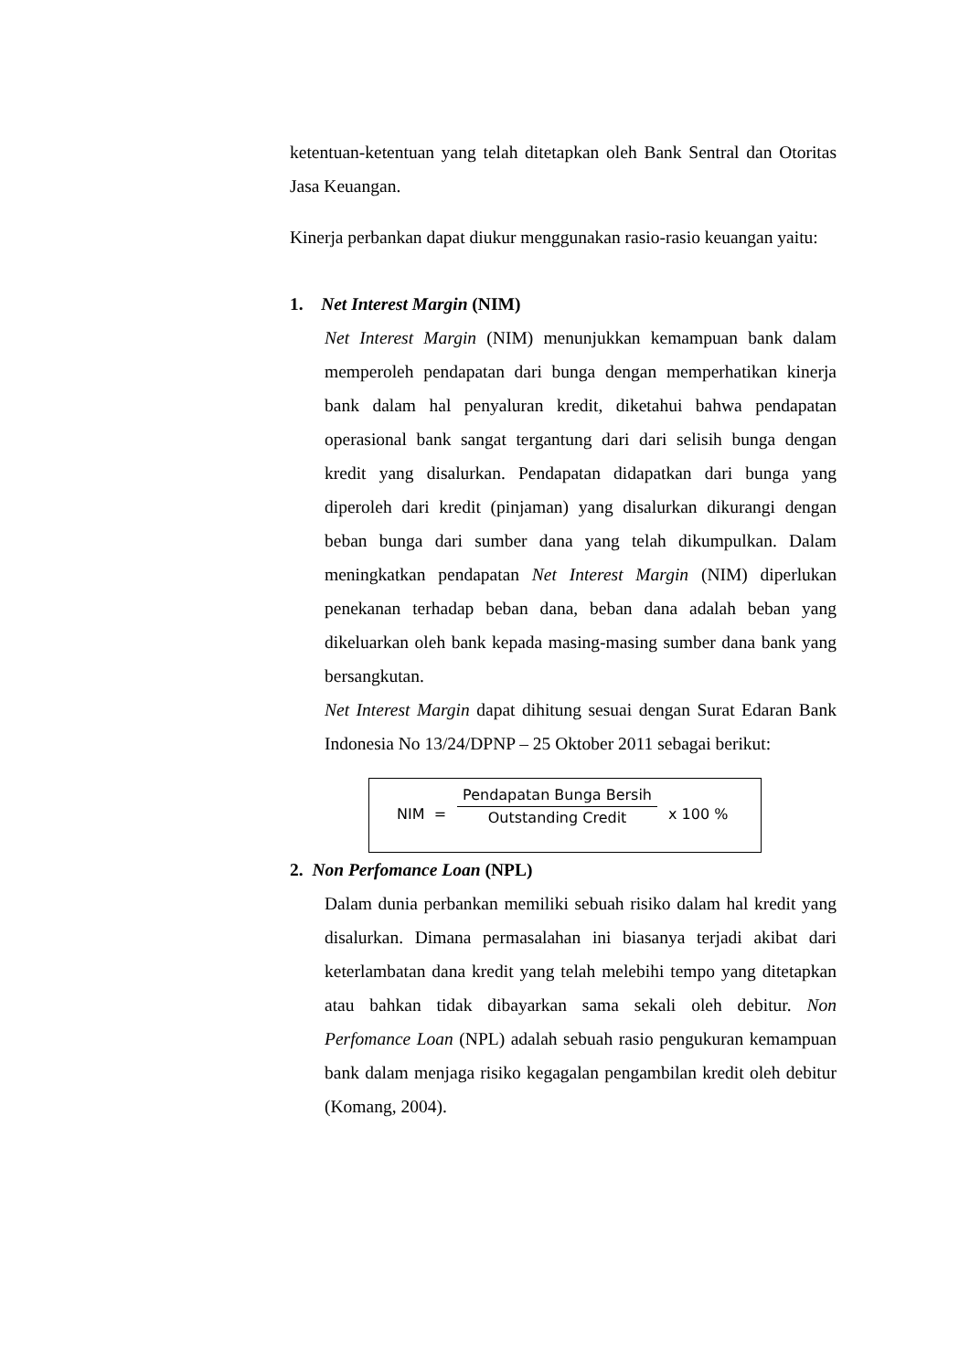ketentuan-ketentuan yang telah ditetapkan oleh Bank Sentral dan Otoritas Jasa Keuangan.
Kinerja perbankan dapat diukur menggunakan rasio-rasio keuangan yaitu:
1. Net Interest Margin (NIM)
Net Interest Margin (NIM) menunjukkan kemampuan bank dalam memperoleh pendapatan dari bunga dengan memperhatikan kinerja bank dalam hal penyaluran kredit, diketahui bahwa pendapatan operasional bank sangat tergantung dari dari selisih bunga dengan kredit yang disalurkan. Pendapatan didapatkan dari bunga yang diperoleh dari kredit (pinjaman) yang disalurkan dikurangi dengan beban bunga dari sumber dana yang telah dikumpulkan. Dalam meningkatkan pendapatan Net Interest Margin (NIM) diperlukan penekanan terhadap beban dana, beban dana adalah beban yang dikeluarkan oleh bank kepada masing-masing sumber dana bank yang bersangkutan.
Net Interest Margin dapat dihitung sesuai dengan Surat Edaran Bank Indonesia No 13/24/DPNP – 25 Oktober 2011 sebagai berikut:
NIM =
Pendapatan Bunga Bersih
Outstanding Credit
x 100 %
2. Non Perfomance Loan (NPL)
Dalam dunia perbankan memiliki sebuah risiko dalam hal kredit yang disalurkan. Dimana permasalahan ini biasanya terjadi akibat dari keterlambatan dana kredit yang telah melebihi tempo yang ditetapkan atau bahkan tidak dibayarkan sama sekali oleh debitur. Non Perfomance Loan (NPL) adalah sebuah rasio pengukuran kemampuan bank dalam menjaga risiko kegagalan pengambilan kredit oleh debitur (Komang, 2004).